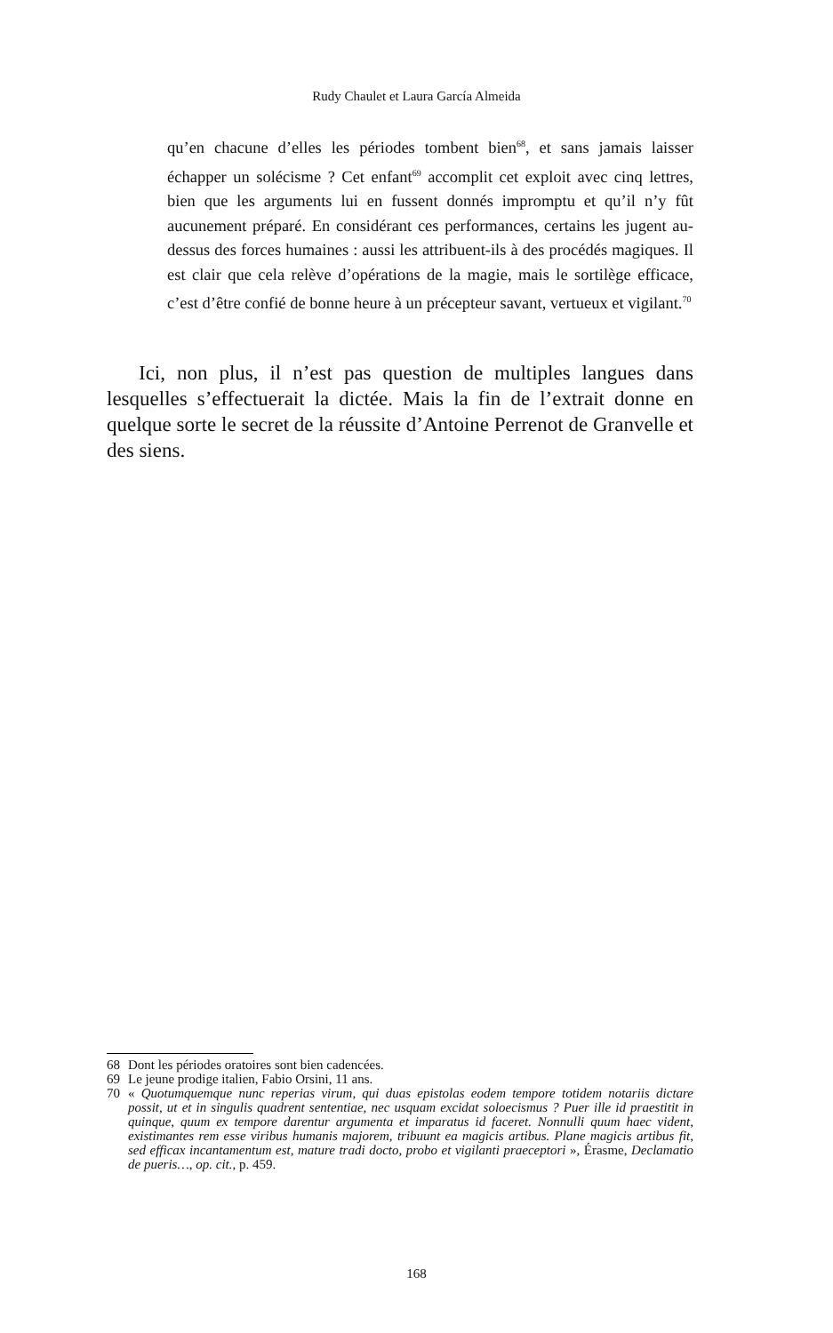Rudy Chaulet et Laura García Almeida
qu’en chacune d’elles les périodes tombent bien<sup>68</sup>, et sans jamais laisser échapper un solécisme ? Cet enfant<sup>69</sup> accomplit cet exploit avec cinq lettres, bien que les arguments lui en fussent donnés impromptu et qu’il n’y fût aucunement préparé. En considérant ces performances, certains les jugent au-dessus des forces humaines : aussi les attribuent-ils à des procédés magiques. Il est clair que cela relève d’opérations de la magie, mais le sortilège efficace, c’est d’être confié de bonne heure à un précepteur savant, vertueux et vigilant.<sup>70</sup>
Ici, non plus, il n’est pas question de multiples langues dans lesquelles s’effectuerait la dictée. Mais la fin de l’extrait donne en quelque sorte le secret de la réussite d’Antoine Perrenot de Granvelle et des siens.
68 Dont les périodes oratoires sont bien cadencées.
69 Le jeune prodige italien, Fabio Orsini, 11 ans.
70 « Quotumquemque nunc reperias virum, qui duas epistolas eodem tempore totidem notariis dictare possit, ut et in singulis quadrent sententiae, nec usquam excidat soloecismus ? Puer ille id praestitit in quinque, quum ex tempore darentur argumenta et imparatus id faceret. Nonnulli quum haec vident, existimantes rem esse viribus humanis majorem, tribuunt ea magicis artibus. Plane magicis artibus fit, sed efficax incantamentum est, mature tradi docto, probo et vigilanti praeceptori », Érasme, Declamatio de pueris…, op. cit., p. 459.
168